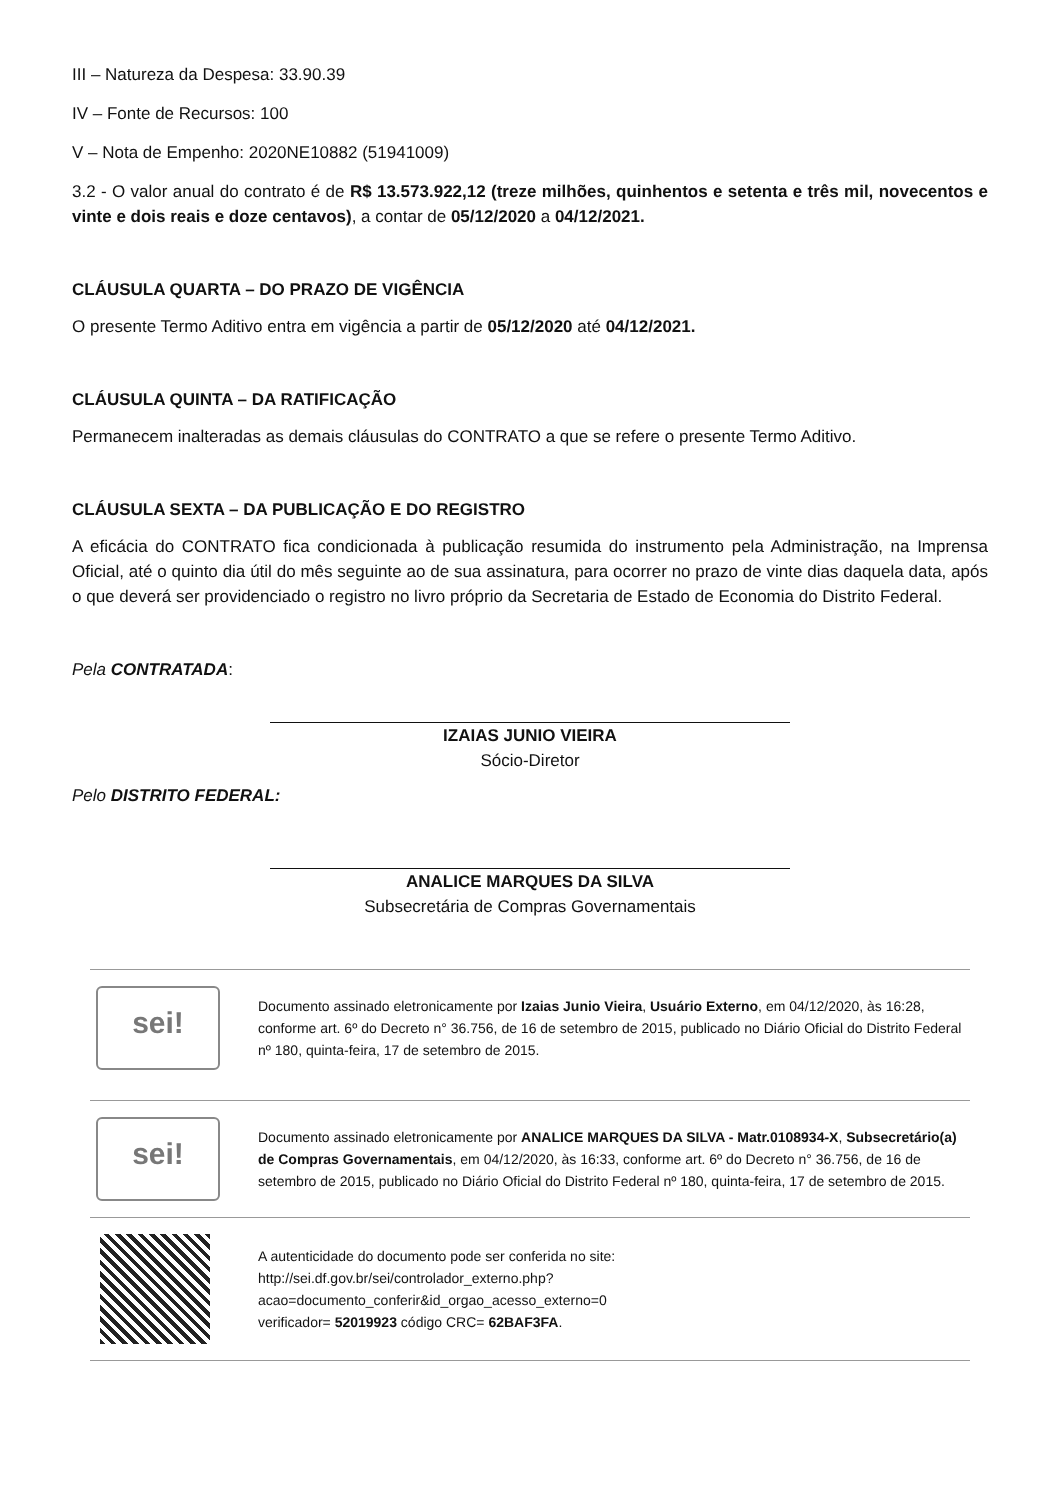III – Natureza da Despesa: 33.90.39
IV – Fonte de Recursos: 100
V – Nota de Empenho: 2020NE10882 (51941009)
3.2 - O valor anual do contrato é de R$ 13.573.922,12 (treze milhões, quinhentos e setenta e três mil, novecentos e vinte e dois reais e doze centavos), a contar de 05/12/2020 a 04/12/2021.
CLÁUSULA QUARTA – DO PRAZO DE VIGÊNCIA
O presente Termo Aditivo entra em vigência a partir de 05/12/2020 até 04/12/2021.
CLÁUSULA QUINTA – DA RATIFICAÇÃO
Permanecem inalteradas as demais cláusulas do CONTRATO a que se refere o presente Termo Aditivo.
CLÁUSULA SEXTA – DA PUBLICAÇÃO E DO REGISTRO
A eficácia do CONTRATO fica condicionada à publicação resumida do instrumento pela Administração, na Imprensa Oficial, até o quinto dia útil do mês seguinte ao de sua assinatura, para ocorrer no prazo de vinte dias daquela data, após o que deverá ser providenciado o registro no livro próprio da Secretaria de Estado de Economia do Distrito Federal.
Pela CONTRATADA:
IZAIAS JUNIO VIEIRA
Sócio-Diretor
Pelo DISTRITO FEDERAL:
ANALICE MARQUES DA SILVA
Subsecretária de Compras Governamentais
sei!
Documento assinado eletronicamente por Izaias Junio Vieira, Usuário Externo, em 04/12/2020, às 16:28, conforme art. 6º do Decreto n° 36.756, de 16 de setembro de 2015, publicado no Diário Oficial do Distrito Federal nº 180, quinta-feira, 17 de setembro de 2015.
sei!
Documento assinado eletronicamente por ANALICE MARQUES DA SILVA - Matr.0108934-X, Subsecretário(a) de Compras Governamentais, em 04/12/2020, às 16:33, conforme art. 6º do Decreto n° 36.756, de 16 de setembro de 2015, publicado no Diário Oficial do Distrito Federal nº 180, quinta-feira, 17 de setembro de 2015.
A autenticidade do documento pode ser conferida no site:
http://sei.df.gov.br/sei/controlador_externo.php?
acao=documento_conferir&id_orgao_acesso_externo=0
verificador= 52019923 código CRC= 62BAF3FA.